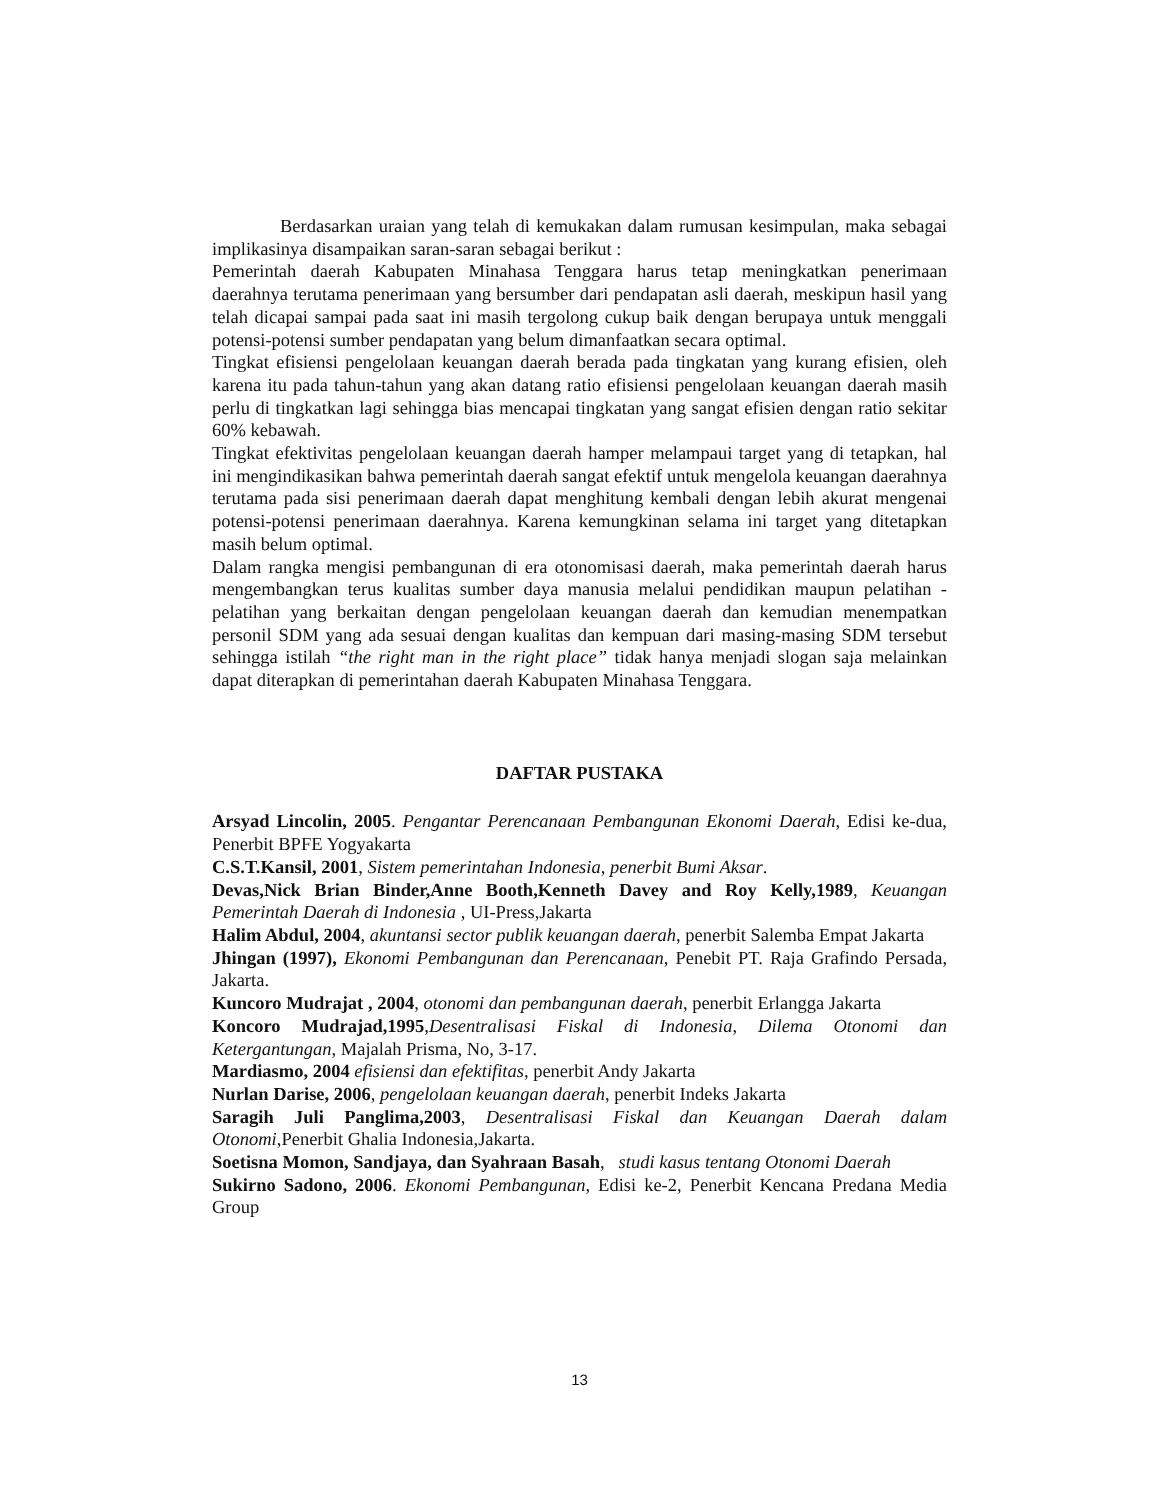Berdasarkan uraian yang telah di kemukakan dalam rumusan kesimpulan, maka sebagai implikasinya disampaikan saran-saran sebagai berikut :
Pemerintah daerah Kabupaten Minahasa Tenggara harus tetap meningkatkan penerimaan daerahnya terutama penerimaan yang bersumber dari pendapatan asli daerah, meskipun hasil yang telah dicapai sampai pada saat ini masih tergolong cukup baik dengan berupaya untuk menggali potensi-potensi sumber pendapatan yang belum dimanfaatkan secara optimal.
Tingkat efisiensi pengelolaan keuangan daerah berada pada tingkatan yang kurang efisien, oleh karena itu pada tahun-tahun yang akan datang ratio efisiensi pengelolaan keuangan daerah masih perlu di tingkatkan lagi sehingga bias mencapai tingkatan yang sangat efisien dengan ratio sekitar 60% kebawah.
Tingkat efektivitas pengelolaan keuangan daerah hamper melampaui target yang di tetapkan, hal ini mengindikasikan bahwa pemerintah daerah sangat efektif untuk mengelola keuangan daerahnya terutama pada sisi penerimaan daerah dapat menghitung kembali dengan lebih akurat mengenai potensi-potensi penerimaan daerahnya. Karena kemungkinan selama ini target yang ditetapkan masih belum optimal.
Dalam rangka mengisi pembangunan di era otonomisasi daerah, maka pemerintah daerah harus mengembangkan terus kualitas sumber daya manusia melalui pendidikan maupun pelatihan - pelatihan yang berkaitan dengan pengelolaan keuangan daerah dan kemudian menempatkan personil SDM yang ada sesuai dengan kualitas dan kempuan dari masing-masing SDM tersebut sehingga istilah “the right man in the right place” tidak hanya menjadi slogan saja melainkan dapat diterapkan di pemerintahan daerah Kabupaten Minahasa Tenggara.
DAFTAR PUSTAKA
Arsyad Lincolin, 2005. Pengantar Perencanaan Pembangunan Ekonomi Daerah, Edisi ke-dua, Penerbit BPFE Yogyakarta
C.S.T.Kansil, 2001, Sistem pemerintahan Indonesia, penerbit Bumi Aksar.
Devas,Nick Brian Binder,Anne Booth,Kenneth Davey and Roy Kelly,1989, Keuangan Pemerintah Daerah di Indonesia , UI-Press,Jakarta
Halim Abdul, 2004, akuntansi sector publik keuangan daerah, penerbit Salemba Empat Jakarta
Jhingan (1997), Ekonomi Pembangunan dan Perencanaan, Penebit PT. Raja Grafindo Persada, Jakarta.
Kuncoro Mudrajat , 2004, otonomi dan pembangunan daerah, penerbit Erlangga Jakarta
Koncoro Mudrajad,1995,Desentralisasi Fiskal di Indonesia, Dilema Otonomi dan Ketergantungan, Majalah Prisma, No, 3-17.
Mardiasmo, 2004 efisiensi dan efektifitas, penerbit Andy Jakarta
Nurlan Darise, 2006, pengelolaan keuangan daerah, penerbit Indeks Jakarta
Saragih Juli Panglima,2003, Desentralisasi Fiskal dan Keuangan Daerah dalam Otonomi,Penerbit Ghalia Indonesia,Jakarta.
Soetisna Momon, Sandjaya, dan Syahraan Basah, studi kasus tentang Otonomi Daerah
Sukirno Sadono, 2006. Ekonomi Pembangunan, Edisi ke-2, Penerbit Kencana Predana Media Group
13